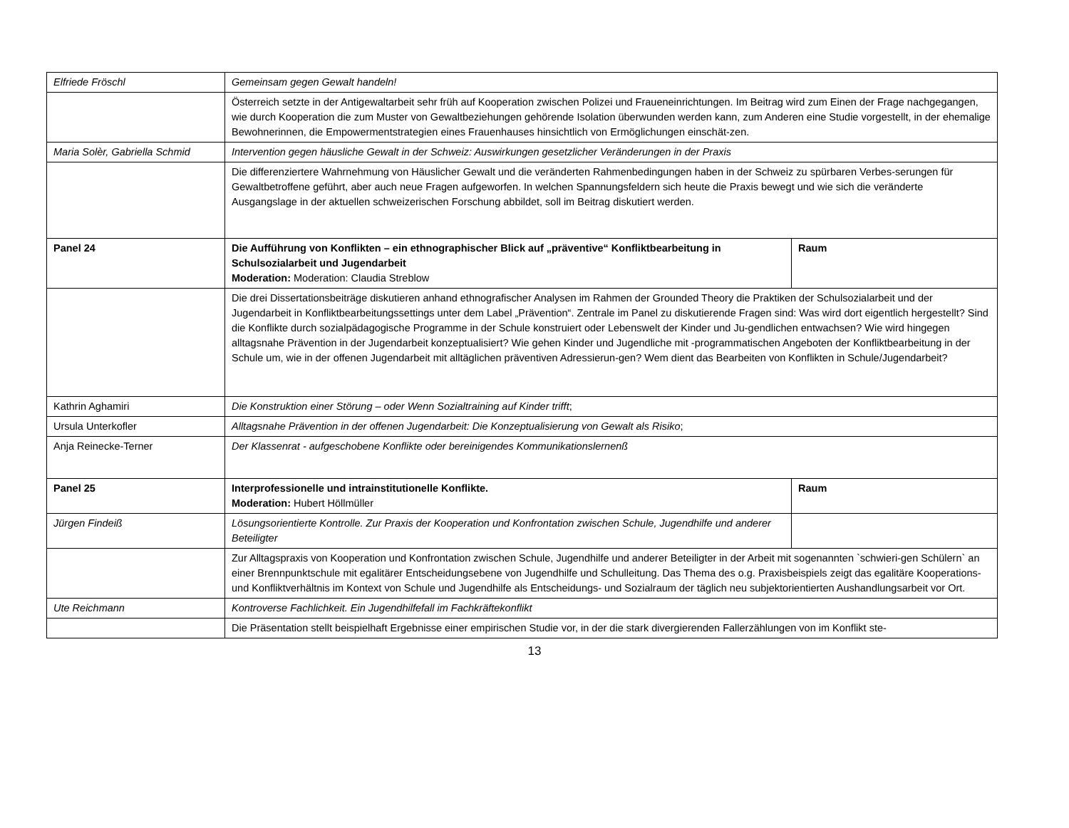| Elfriede Fröschl | Gemeinsam gegen Gewalt handeln! | |
| | Österreich setzte in der Antigewaltarbeit sehr früh auf Kooperation zwischen Polizei und Fraueneinrichtungen. Im Beitrag wird zum Einen der Frage nachgegangen, wie durch Kooperation die zum Muster von Gewaltbeziehungen gehörende Isolation überwunden werden kann, zum Anderen eine Studie vorgestellt, in der ehemalige Bewohnerinnen, die Empowermentstrategien eines Frauenhauses hinsichtlich von Ermöglichungen einschät-zen. | |
| Maria Solèr, Gabriella Schmid | Intervention gegen häusliche Gewalt in der Schweiz: Auswirkungen gesetzlicher Veränderungen in der Praxis | |
| | Die differenziertere Wahrnehmung von Häuslicher Gewalt und die veränderten Rahmenbedingungen haben in der Schweiz zu spürbaren Verbes-serungen für Gewaltbetroffene geführt, aber auch neue Fragen aufgeworfen. In welchen Spannungsfeldern sich heute die Praxis bewegt und wie sich die veränderte Ausgangslage in der aktuellen schweizerischen Forschung abbildet, soll im Beitrag diskutiert werden. | |
| Panel 24 | Die Aufführung von Konflikten – ein ethnographischer Blick auf „präventive“ Konfliktbearbeitung in Schulsozialarbeit und Jugendarbeit Moderation: Moderation: Claudia Streblow | Raum |
| | Die drei Dissertationsbeiträge diskutieren anhand ethnografischer Analysen im Rahmen der Grounded Theory die Praktiken der Schulsozialarbeit und der Jugendarbeit in Konfliktbearbeitungssettings unter dem Label „Prävention“. Zentrale im Panel zu diskutierende Fragen sind: Was wird dort eigentlich hergestellt? Sind die Konflikte durch sozialpädagogische Programme in der Schule konstruiert oder Lebenswelt der Kinder und Ju-gendlichen entwachsen? Wie wird hingegen alltagsnahe Prävention in der Jugendarbeit konzeptualisiert? Wie gehen Kinder und Jugendliche mit -programmatischen Angeboten der Konfliktbearbeitung in der Schule um, wie in der offenen Jugendarbeit mit alltäglichen präventiven Adressierun-gen? Wem dient das Bearbeiten von Konflikten in Schule/Jugendarbeit? | |
| Kathrin Aghamiri | Die Konstruktion einer Störung – oder Wenn Sozialtraining auf Kinder trifft ; | |
| Ursula Unterkofler | Alltagsnahe Prävention in der offenen Jugendarbeit: Die Konzeptualisierung von Gewalt als Risiko ; | |
| Anja Reinecke-Terner | Der Klassenrat - aufgeschobene Konflikte oder bereinigendes Kommunikationslernenß | |
| Panel 25 | Interprofessionelle und intrainstitutionelle Konflikte. Moderation: Hubert Höllmüller | Raum |
| Jürgen Findeiß | Lösungsorientierte Kontrolle. Zur Praxis der Kooperation und Konfrontation zwischen Schule, Jugendhilfe und anderer Beteiligter | |
| | Zur Alltagspraxis von Kooperation und Konfrontation zwischen Schule, Jugendhilfe und anderer Beteiligter in der Arbeit mit sogenannten `schwieri-gen Schülern` an einer Brennpunktschule mit egalitärer Entscheidungsebene von Jugendhilfe und Schulleitung. Das Thema des o.g. Praxisbeispiels zeigt das egalitäre Kooperations- und Konfliktverhältnis im Kontext von Schule und Jugendhilfe als Entscheidungs- und Sozialraum der täglich neu subjektorientierten Aushandlungsarbeit vor Ort. | |
| Ute Reichmann | Kontroverse Fachlichkeit. Ein Jugendhilfefall im Fachkräftekonflikt | |
| | Die Präsentation stellt beispielhaft Ergebnisse einer empirischen Studie vor, in der die stark divergierenden Fallerzählungen von im Konflikt ste- | |
13